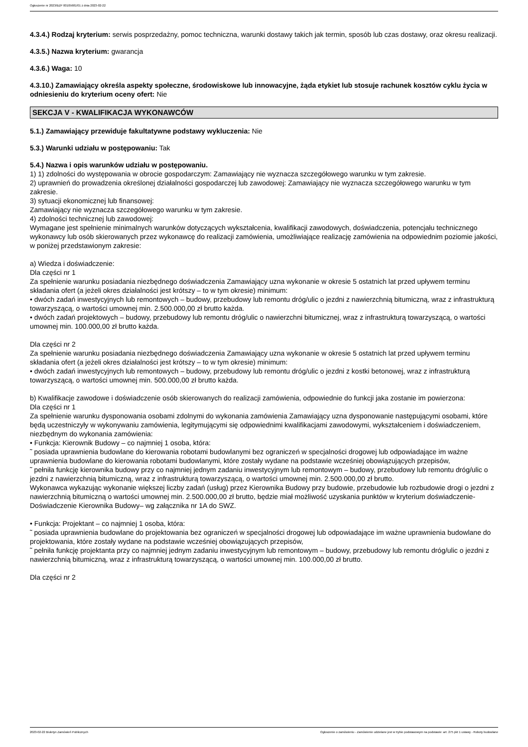Ogłoszenie nr 2023/BZP 00105681/01 z dnia 2023-02-22
4.3.4.) Rodzaj kryterium: serwis posprzedażny, pomoc techniczna, warunki dostawy takich jak termin, sposób lub czas dostawy, oraz okresu realizacji.
4.3.5.) Nazwa kryterium: gwarancja
4.3.6.) Waga: 10
4.3.10.) Zamawiający określa aspekty społeczne, środowiskowe lub innowacyjne, żąda etykiet lub stosuje rachunek kosztów cyklu życia w odniesieniu do kryterium oceny ofert: Nie
SEKCJA V - KWALIFIKACJA WYKONAWCÓW
5.1.) Zamawiający przewiduje fakultatywne podstawy wykluczenia: Nie
5.3.) Warunki udziału w postępowaniu: Tak
5.4.) Nazwa i opis warunków udziału w postępowaniu.
1) 1) zdolności do występowania w obrocie gospodarczym: Zamawiający nie wyznacza szczegółowego warunku w tym zakresie.
2) uprawnień do prowadzenia określonej działalności gospodarczej lub zawodowej: Zamawiający nie wyznacza szczegółowego warunku w tym zakresie.
3) sytuacji ekonomicznej lub finansowej:
Zamawiający nie wyznacza szczegółowego warunku w tym zakresie.
4) zdolności technicznej lub zawodowej:
Wymagane jest spełnienie minimalnych warunków dotyczących wykształcenia, kwalifikacji zawodowych, doświadczenia, potencjału technicznego wykonawcy lub osób skierowanych przez wykonawcę do realizacji zamówienia, umożliwiające realizację zamówienia na odpowiednim poziomie jakości, w poniżej przedstawionym zakresie:
a) Wiedza i doświadczenie:
Dla części nr 1
Za spełnienie warunku posiadania niezbędnego doświadczenia Zamawiający uzna wykonanie w okresie 5 ostatnich lat przed upływem terminu składania ofert (a jeżeli okres działalności jest krótszy – to w tym okresie) minimum:
• dwóch zadań inwestycyjnych lub remontowych – budowy, przebudowy lub remontu dróg/ulic o jezdni z nawierzchnią bitumiczną, wraz z infrastrukturą towarzyszącą, o wartości umownej min. 2.500.000,00 zł brutto każda.
• dwóch zadań projektowych – budowy, przebudowy lub remontu dróg/ulic o nawierzchni bitumicznej, wraz z infrastrukturą towarzyszącą, o wartości umownej min. 100.000,00 zł brutto każda.
Dla części nr 2
Za spełnienie warunku posiadania niezbędnego doświadczenia Zamawiający uzna wykonanie w okresie 5 ostatnich lat przed upływem terminu składania ofert (a jeżeli okres działalności jest krótszy – to w tym okresie) minimum:
• dwóch zadań inwestycyjnych lub remontowych – budowy, przebudowy lub remontu dróg/ulic o jezdni z kostki betonowej, wraz z infrastrukturą towarzyszącą, o wartości umownej min. 500.000,00 zł brutto każda.
b) Kwalifikacje zawodowe i doświadczenie osób skierowanych do realizacji zamówienia, odpowiednie do funkcji jaka zostanie im powierzona:
Dla części nr 1
Za spełnienie warunku dysponowania osobami zdolnymi do wykonania zamówienia Zamawiający uzna dysponowanie następującymi osobami, które będą uczestniczyły w wykonywaniu zamówienia, legitymującymi się odpowiednimi kwalifikacjami zawodowymi, wykształceniem i doświadczeniem, niezbędnym do wykonania zamówienia:
• Funkcja: Kierownik Budowy – co najmniej 1 osoba, która:
˜ posiada uprawnienia budowlane do kierowania robotami budowlanymi bez ograniczeń w specjalności drogowej lub odpowiadające im ważne uprawnienia budowlane do kierowania robotami budowlanymi, które zostały wydane na podstawie wcześniej obowiązujących przepisów,
˜ pełniła funkcję kierownika budowy przy co najmniej jednym zadaniu inwestycyjnym lub remontowym – budowy, przebudowy lub remontu dróg/ulic o jezdni z nawierzchnią bitumiczną, wraz z infrastrukturą towarzyszącą, o wartości umownej min. 2.500.000,00 zł brutto.
Wykonawca wykazując wykonanie większej liczby zadań (usług) przez Kierownika Budowy przy budowie, przebudowie lub rozbudowie drogi o jezdni z nawierzchnią bitumiczną o wartości umownej min. 2.500.000,00 zł brutto, będzie miał możliwość uzyskania punktów w kryterium doświadczenie- Doświadczenie Kierownika Budowy– wg załącznika nr 1A do SWZ.
• Funkcja: Projektant – co najmniej 1 osoba, która:
˜ posiada uprawnienia budowlane do projektowania bez ograniczeń w specjalności drogowej lub odpowiadające im ważne uprawnienia budowlane do projektowania, które zostały wydane na podstawie wcześniej obowiązujących przepisów,
˜ pełniła funkcję projektanta przy co najmniej jednym zadaniu inwestycyjnym lub remontowym – budowy, przebudowy lub remontu dróg/ulic o jezdni z nawierzchnią bitumiczną, wraz z infrastrukturą towarzyszącą, o wartości umownej min. 100.000,00 zł brutto.
Dla części nr 2
2023-02-22 Biuletyn Zamówień Publicznych Ogłoszenie o zamówieniu - Zamówienie udzielane jest w trybie podstawowym na podstawie: art. 275 pkt 1 ustawy - Roboty budowlane